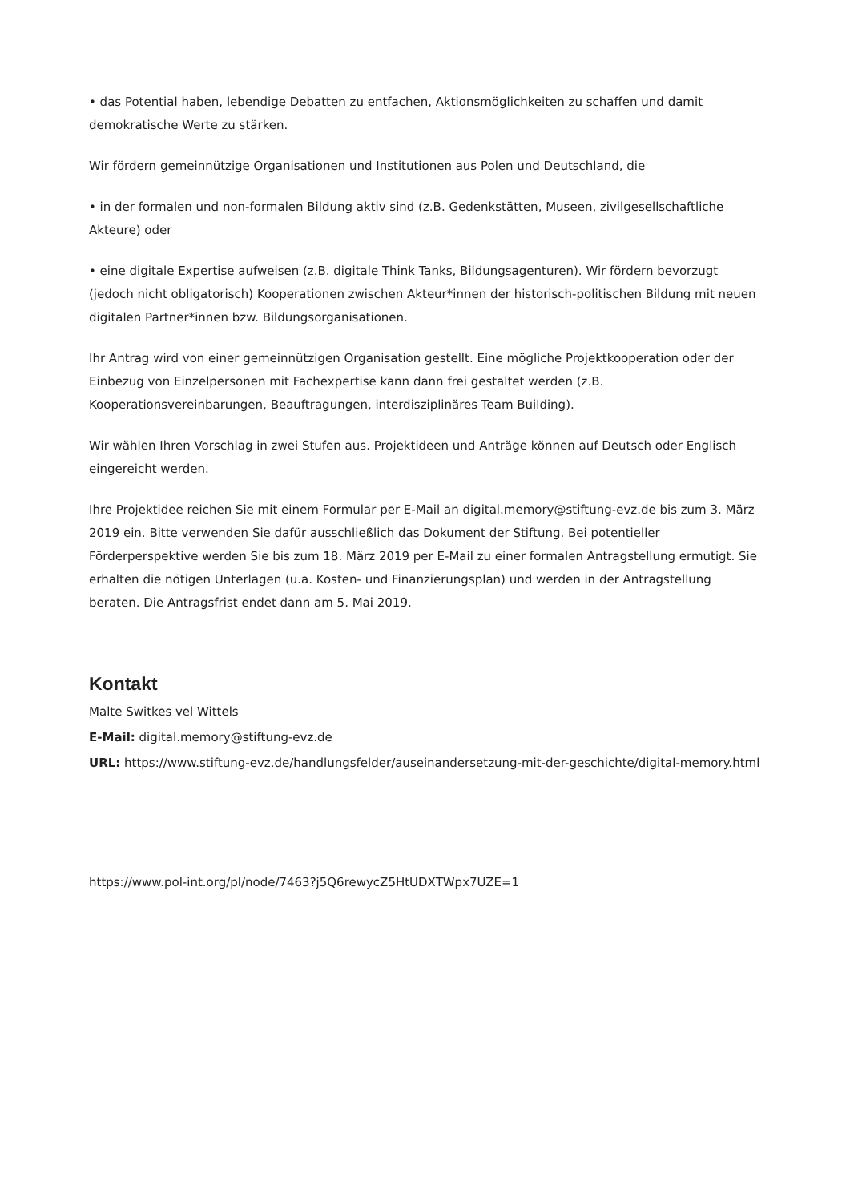• das Potential haben, lebendige Debatten zu entfachen, Aktionsmöglichkeiten zu schaffen und damit demokratische Werte zu stärken.
Wir fördern gemeinnützige Organisationen und Institutionen aus Polen und Deutschland, die
• in der formalen und non-formalen Bildung aktiv sind (z.B. Gedenkstätten, Museen, zivilgesellschaftliche Akteure) oder
• eine digitale Expertise aufweisen (z.B. digitale Think Tanks, Bildungsagenturen). Wir fördern bevorzugt (jedoch nicht obligatorisch) Kooperationen zwischen Akteur*innen der historisch-politischen Bildung mit neuen digitalen Partner*innen bzw. Bildungsorganisationen.
Ihr Antrag wird von einer gemeinnützigen Organisation gestellt. Eine mögliche Projektkooperation oder der Einbezug von Einzelpersonen mit Fachexpertise kann dann frei gestaltet werden (z.B. Kooperationsvereinbarungen, Beauftragungen, interdisziplinäres Team Building).
Wir wählen Ihren Vorschlag in zwei Stufen aus. Projektideen und Anträge können auf Deutsch oder Englisch eingereicht werden.
Ihre Projektidee reichen Sie mit einem Formular per E-Mail an digital.memory@stiftung-evz.de bis zum 3. März 2019 ein. Bitte verwenden Sie dafür ausschließlich das Dokument der Stiftung. Bei potentieller Förderperspektive werden Sie bis zum 18. März 2019 per E-Mail zu einer formalen Antragstellung ermutigt. Sie erhalten die nötigen Unterlagen (u.a. Kosten- und Finanzierungsplan) und werden in der Antragstellung beraten. Die Antragsfrist endet dann am 5. Mai 2019.
Kontakt
Malte Switkes vel Wittels
E-Mail: digital.memory@stiftung-evz.de
URL: https://www.stiftung-evz.de/handlungsfelder/auseinandersetzung-mit-der-geschichte/digital-memory.html
https://www.pol-int.org/pl/node/7463?j5Q6rewycZ5HtUDXTWpx7UZE=1